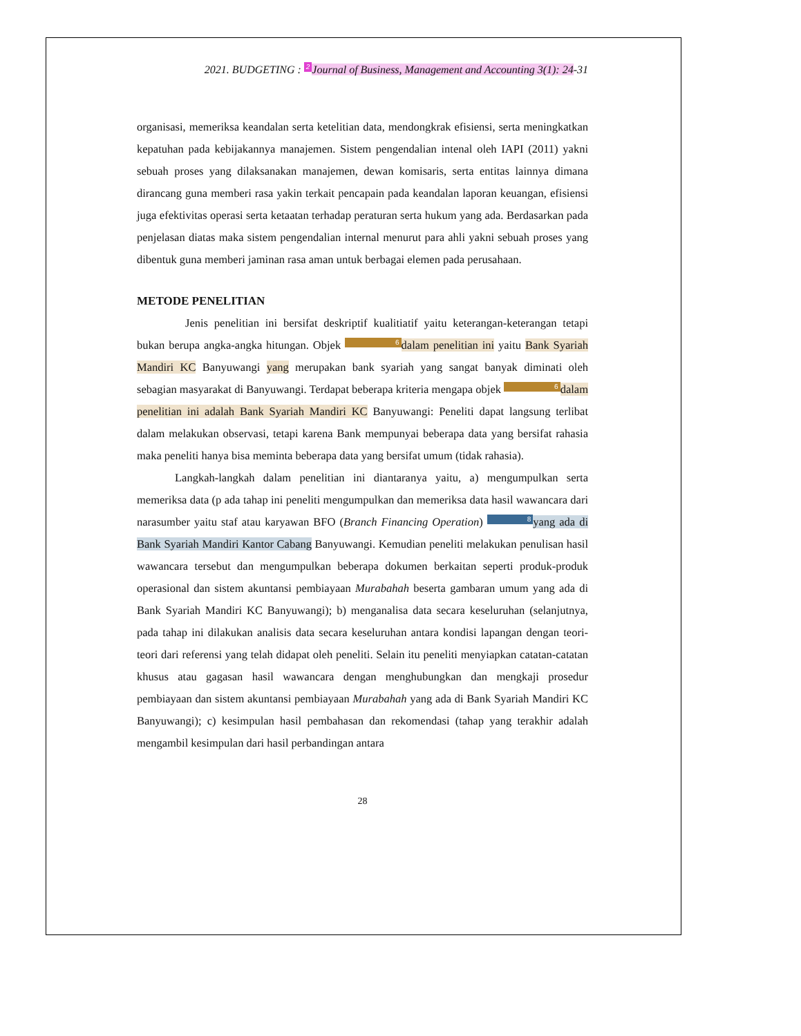2021. BUDGETING : 2 Journal of Business, Management and Accounting 3(1): 24-31
organisasi, memeriksa keandalan serta ketelitian data, mendongkrak efisiensi, serta meningkatkan kepatuhan pada kebijakannya manajemen. Sistem pengendalian intenal oleh IAPI (2011) yakni sebuah proses yang dilaksanakan manajemen, dewan komisaris, serta entitas lainnya dimana dirancang guna memberi rasa yakin terkait pencapain pada keandalan laporan keuangan, efisiensi juga efektivitas operasi serta ketaatan terhadap peraturan serta hukum yang ada. Berdasarkan pada penjelasan diatas maka sistem pengendalian internal menurut para ahli yakni sebuah proses yang dibentuk guna memberi jaminan rasa aman untuk berbagai elemen pada perusahaan.
METODE PENELITIAN
Jenis penelitian ini bersifat deskriptif kualitiatif yaitu keterangan-keterangan tetapi bukan berupa angka-angka hitungan. Objek 6 dalam penelitian ini yaitu Bank Syariah Mandiri KC Banyuwangi yang merupakan bank syariah yang sangat banyak diminati oleh sebagian masyarakat di Banyuwangi. Terdapat beberapa kriteria mengapa objek 6 dalam penelitian ini adalah Bank Syariah Mandiri KC Banyuwangi: Peneliti dapat langsung terlibat dalam melakukan observasi, tetapi karena Bank mempunyai beberapa data yang bersifat rahasia maka peneliti hanya bisa meminta beberapa data yang bersifat umum (tidak rahasia).
Langkah-langkah dalam penelitian ini diantaranya yaitu, a) mengumpulkan serta memeriksa data (p ada tahap ini peneliti mengumpulkan dan memeriksa data hasil wawancara dari narasumber yaitu staf atau karyawan BFO (Branch Financing Operation) 8 yang ada di Bank Syariah Mandiri Kantor Cabang Banyuwangi. Kemudian peneliti melakukan penulisan hasil wawancara tersebut dan mengumpulkan beberapa dokumen berkaitan seperti produk-produk operasional dan sistem akuntansi pembiayaan Murabahah beserta gambaran umum yang ada di Bank Syariah Mandiri KC Banyuwangi); b) menganalisa data secara keseluruhan (selanjutnya, pada tahap ini dilakukan analisis data secara keseluruhan antara kondisi lapangan dengan teori-teori dari referensi yang telah didapat oleh peneliti. Selain itu peneliti menyiapkan catatan-catatan khusus atau gagasan hasil wawancara dengan menghubungkan dan mengkaji prosedur pembiayaan dan sistem akuntansi pembiayaan Murabahah yang ada di Bank Syariah Mandiri KC Banyuwangi); c) kesimpulan hasil pembahasan dan rekomendasi (tahap yang terakhir adalah mengambil kesimpulan dari hasil perbandingan antara
28